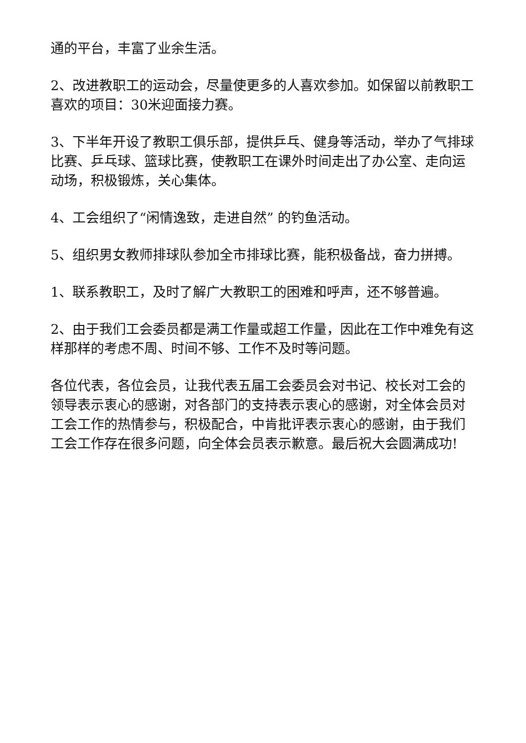通的平台，丰富了业余生活。
2、改进教职工的运动会，尽量使更多的人喜欢参加。如保留以前教职工喜欢的项目：30米迎面接力赛。
3、下半年开设了教职工俱乐部，提供乒乓、健身等活动，举办了气排球比赛、乒乓球、篮球比赛，使教职工在课外时间走出了办公室、走向运动场，积极锻炼，关心集体。
4、工会组织了“闲情逸致，走进自然” 的钓鱼活动。
5、组织男女教师排球队参加全市排球比赛，能积极备战，奋力拼搏。
1、联系教职工，及时了解广大教职工的困难和呼声，还不够普遍。
2、由于我们工会委员都是满工作量或超工作量，因此在工作中难免有这样那样的考虑不周、时间不够、工作不及时等问题。
各位代表，各位会员，让我代表五届工会委员会对书记、校长对工会的领导表示衷心的感谢，对各部门的支持表示衷心的感谢，对全体会员对工会工作的热情参与，积极配合，中肯批评表示衷心的感谢，由于我们工会工作存在很多问题，向全体会员表示歉意。最后祝大会圆满成功!